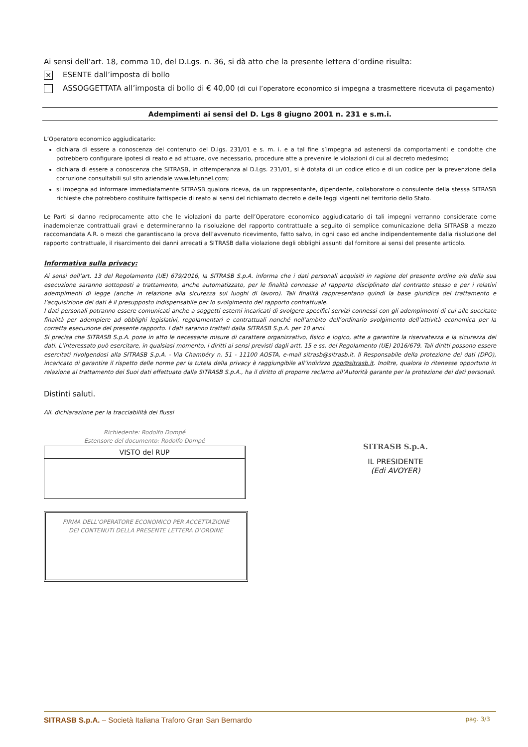Ai sensi dell’art. 18, comma 10, del D.Lgs. n. 36, si dà atto che la presente lettera d’ordine risulta:
✕ ESENTE dall’imposta di bollo
ASSOGGETTATA all’imposta di bollo di € 40,00 (di cui l’operatore economico si impegna a trasmettere ricevuta di pagamento)
Adempimenti ai sensi del D. Lgs 8 giugno 2001 n. 231 e s.m.i.
L’Operatore economico aggiudicatario:
dichiara di essere a conoscenza del contenuto del D.lgs. 231/01 e s. m. i. e a tal fine s’impegna ad astenersi da comportamenti e condotte che potrebbero configurare ipotesi di reato e ad attuare, ove necessario, procedure atte a prevenire le violazioni di cui al decreto medesimo;
dichiara di essere a conoscenza che SITRASB, in ottemperanza al D.Lgs. 231/01, si è dotata di un codice etico e di un codice per la prevenzione della corruzione consultabili sul sito aziendale www.letunnel.com;
si impegna ad informare immediatamente SITRASB qualora riceva, da un rappresentante, dipendente, collaboratore o consulente della stessa SITRASB richieste che potrebbero costituire fattispecie di reato ai sensi del richiamato decreto e delle leggi vigenti nel territorio dello Stato.
Le Parti si danno reciprocamente atto che le violazioni da parte dell’Operatore economico aggiudicatario di tali impegni verranno considerate come inadempienze contrattuali gravi e determineranno la risoluzione del rapporto contrattuale a seguito di semplice comunicazione della SITRASB a mezzo raccomandata A.R. o mezzi che garantiscano la prova dell’avvenuto ricevimento, fatto salvo, in ogni caso ed anche indipendentemente dalla risoluzione del rapporto contrattuale, il risarcimento dei danni arrecati a SITRASB dalla violazione degli obblighi assunti dal fornitore ai sensi del presente articolo.
Informativa sulla privacy:
Ai sensi dell’art. 13 del Regolamento (UE) 679/2016, la SITRASB S.p.A. informa che i dati personali acquisiti in ragione del presente ordine e/o della sua esecuzione saranno sottoposti a trattamento, anche automatizzato, per le finalità connesse al rapporto disciplinato dal contratto stesso e per i relativi adempimenti di legge (anche in relazione alla sicurezza sui luoghi di lavoro). Tali finalità rappresentano quindi la base giuridica del trattamento e l’acquisizione dei dati è il presupposto indispensabile per lo svolgimento del rapporto contrattuale.
I dati personali potranno essere comunicati anche a soggetti esterni incaricati di svolgere specifici servizi connessi con gli adempimenti di cui alle succitate finalità per adempiere ad obblighi legislativi, regolamentari e contrattuali nonché nell’ambito dell’ordinario svolgimento dell’attività economica per la corretta esecuzione del presente rapporto. I dati saranno trattati dalla SITRASB S.p.A. per 10 anni.
Si precisa che SITRASB S.p.A. pone in atto le necessarie misure di carattere organizzativo, fisico e logico, atte a garantire la riservatezza e la sicurezza dei dati. L’interessato può esercitare, in qualsiasi momento, i diritti ai sensi previsti dagli artt. 15 e ss. del Regolamento (UE) 2016/679. Tali diritti possono essere esercitati rivolgendosi alla SITRASB S.p.A. - Via Chambéry n. 51 - 11100 AOSTA, e-mail sitrasb@sitrasb.it. Il Responsabile della protezione dei dati (DPO), incaricato di garantire il rispetto delle norme per la tutela della privacy è raggiungibile all’indirizzo dpo@sitrasb.it. Inoltre, qualora lo ritenesse opportuno in relazione al trattamento dei Suoi dati effettuato dalla SITRASB S.p.A., ha il diritto di proporre reclamo all’Autorità garante per la protezione dei dati personali.
Distinti saluti.
All. dichiarazione per la tracciabilità dei flussi
Richiedente: Rodolfo Dompé
Estensore del documento: Rodolfo Dompé
VISTO del RUP
FIRMA DELL’OPERATORE ECONOMICO PER ACCETTAZIONE
DEI CONTENUTI DELLA PRESENTE LETTERA D’ORDINE
SITRASB S.p.A.
IL PRESIDENTE
(Edi AVOYER)
SITRASB S.p.A. – Società Italiana Traforo Gran San Bernardo pag. 3/3